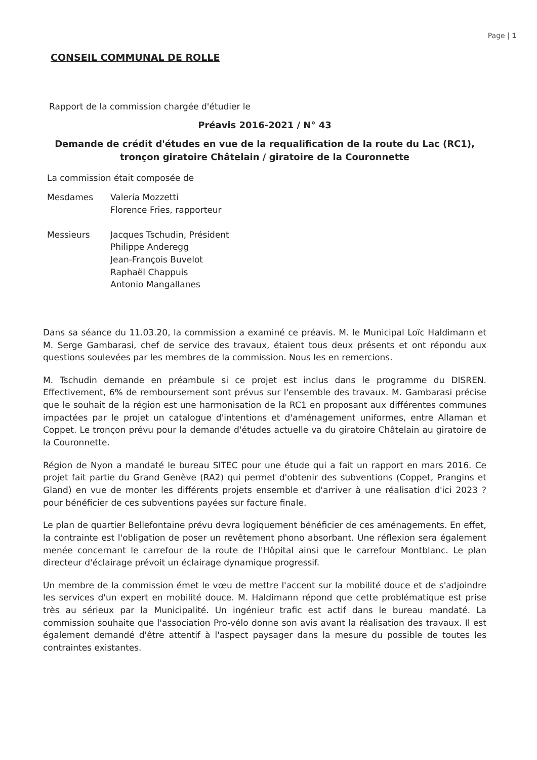Page | 1
CONSEIL COMMUNAL DE ROLLE
Rapport de la commission chargée d'étudier le
Préavis 2016-2021 / N° 43
Demande de crédit d'études en vue de la requalification de la route du Lac (RC1),
tronçon giratoire Châtelain / giratoire de la Couronnette
La commission était composée de
Mesdames Valeria Mozzetti
Florence Fries, rapporteur
Messieurs Jacques Tschudin, Président
Philippe Anderegg
Jean-François Buvelot
Raphaël Chappuis
Antonio Mangallanes
Dans sa séance du 11.03.20, la commission a examiné ce préavis. M. le Municipal Loïc Haldimann et M. Serge Gambarasi, chef de service des travaux, étaient tous deux présents et ont répondu aux questions soulevées par les membres de la commission. Nous les en remercions.
M. Tschudin demande en préambule si ce projet est inclus dans le programme du DISREN. Effectivement, 6% de remboursement sont prévus sur l'ensemble des travaux. M. Gambarasi précise que le souhait de la région est une harmonisation de la RC1 en proposant aux différentes communes impactées par le projet un catalogue d'intentions et d'aménagement uniformes, entre Allaman et Coppet. Le tronçon prévu pour la demande d'études actuelle va du giratoire Châtelain au giratoire de la Couronnette.
Région de Nyon a mandaté le bureau SITEC pour une étude qui a fait un rapport en mars 2016. Ce projet fait partie du Grand Genève (RA2) qui permet d'obtenir des subventions (Coppet, Prangins et Gland) en vue de monter les différents projets ensemble et d'arriver à une réalisation d'ici 2023 ? pour bénéficier de ces subventions payées sur facture finale.
Le plan de quartier Bellefontaine prévu devra logiquement bénéficier de ces aménagements. En effet, la contrainte est l'obligation de poser un revêtement phono absorbant. Une réflexion sera également menée concernant le carrefour de la route de l'Hôpital ainsi que le carrefour Montblanc. Le plan directeur d'éclairage prévoit un éclairage dynamique progressif.
Un membre de la commission émet le vœu de mettre l'accent sur la mobilité douce et de s'adjoindre les services d'un expert en mobilité douce. M. Haldimann répond que cette problématique est prise très au sérieux par la Municipalité. Un ingénieur trafic est actif dans le bureau mandaté. La commission souhaite que l'association Pro-vélo donne son avis avant la réalisation des travaux. Il est également demandé d'être attentif à l'aspect paysager dans la mesure du possible de toutes les contraintes existantes.